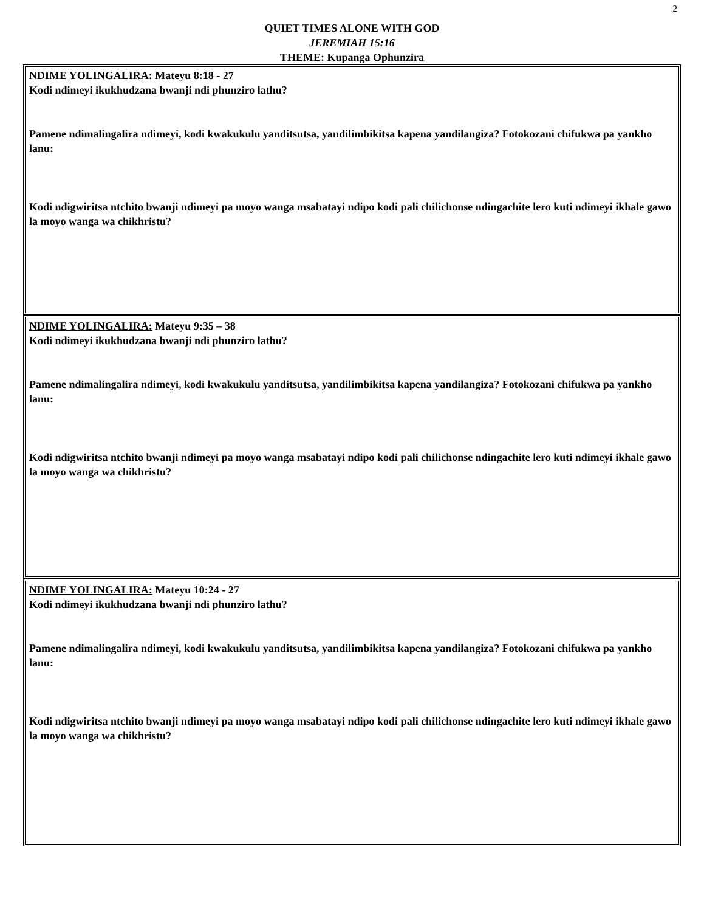2
QUIET TIMES ALONE WITH GOD
JEREMIAH 15:16
THEME: Kupanga Ophunzira
NDIME YOLINGALIRA: Mateyu 8:18 - 27
Kodi ndimeyi ikukhudzana bwanji ndi phunziro lathu?
Pamene ndimalingalira ndimeyi, kodi kwakukulu yanditsutsa, yandilimbikitsa kapena yandilangiza? Fotokozani chifukwa pa yankho lanu:
Kodi ndigwiritsa ntchito bwanji ndimeyi pa moyo wanga msabatayi ndipo kodi pali chilichonse ndingachite lero kuti ndimeyi ikhale gawo la moyo wanga wa chikhristu?
NDIME YOLINGALIRA: Mateyu 9:35 – 38
Kodi ndimeyi ikukhudzana bwanji ndi phunziro lathu?
Pamene ndimalingalira ndimeyi, kodi kwakukulu yanditsutsa, yandilimbikitsa kapena yandilangiza? Fotokozani chifukwa pa yankho lanu:
Kodi ndigwiritsa ntchito bwanji ndimeyi pa moyo wanga msabatayi ndipo kodi pali chilichonse ndingachite lero kuti ndimeyi ikhale gawo la moyo wanga wa chikhristu?
NDIME YOLINGALIRA: Mateyu 10:24 - 27
Kodi ndimeyi ikukhudzana bwanji ndi phunziro lathu?
Pamene ndimalingalira ndimeyi, kodi kwakukulu yanditsutsa, yandilimbikitsa kapena yandilangiza? Fotokozani chifukwa pa yankho lanu:
Kodi ndigwiritsa ntchito bwanji ndimeyi pa moyo wanga msabatayi ndipo kodi pali chilichonse ndingachite lero kuti ndimeyi ikhale gawo la moyo wanga wa chikhristu?